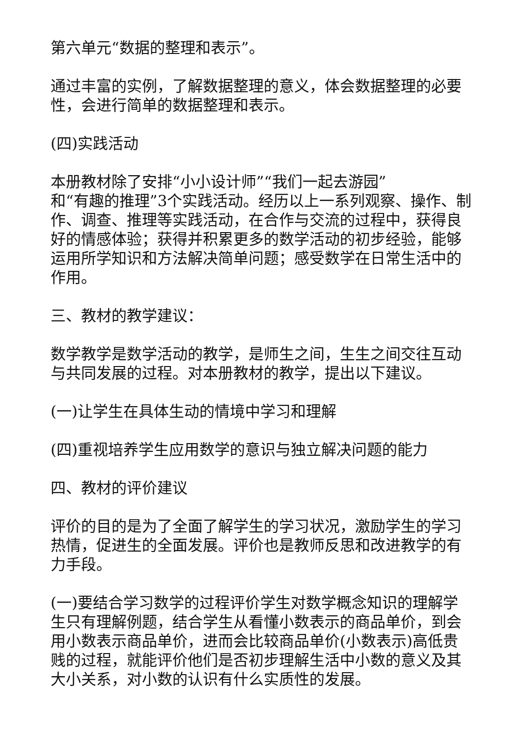第六单元“数据的整理和表示”。
通过丰富的实例，了解数据整理的意义，体会数据整理的必要性，会进行简单的数据整理和表示。
(四)实践活动
本册教材除了安排“小小设计师”“我们一起去游园”
和“有趣的推理”3个实践活动。经历以上一系列观察、操作、制作、调查、推理等实践活动，在合作与交流的过程中，获得良好的情感体验；获得并积累更多的数学活动的初步经验，能够运用所学知识和方法解决简单问题；感受数学在日常生活中的作用。
三、教材的教学建议：
数学教学是数学活动的教学，是师生之间，生生之间交往互动与共同发展的过程。对本册教材的教学，提出以下建议。
(一)让学生在具体生动的情境中学习和理解
(四)重视培养学生应用数学的意识与独立解决问题的能力
四、教材的评价建议
评价的目的是为了全面了解学生的学习状况，激励学生的学习热情，促进生的全面发展。评价也是教师反思和改进教学的有力手段。
(一)要结合学习数学的过程评价学生对数学概念知识的理解学生只有理解例题，结合学生从看懂小数表示的商品单价，到会用小数表示商品单价，进而会比较商品单价(小数表示)高低贵贱的过程，就能评价他们是否初步理解生活中小数的意义及其大小关系，对小数的认识有什么实质性的发展。